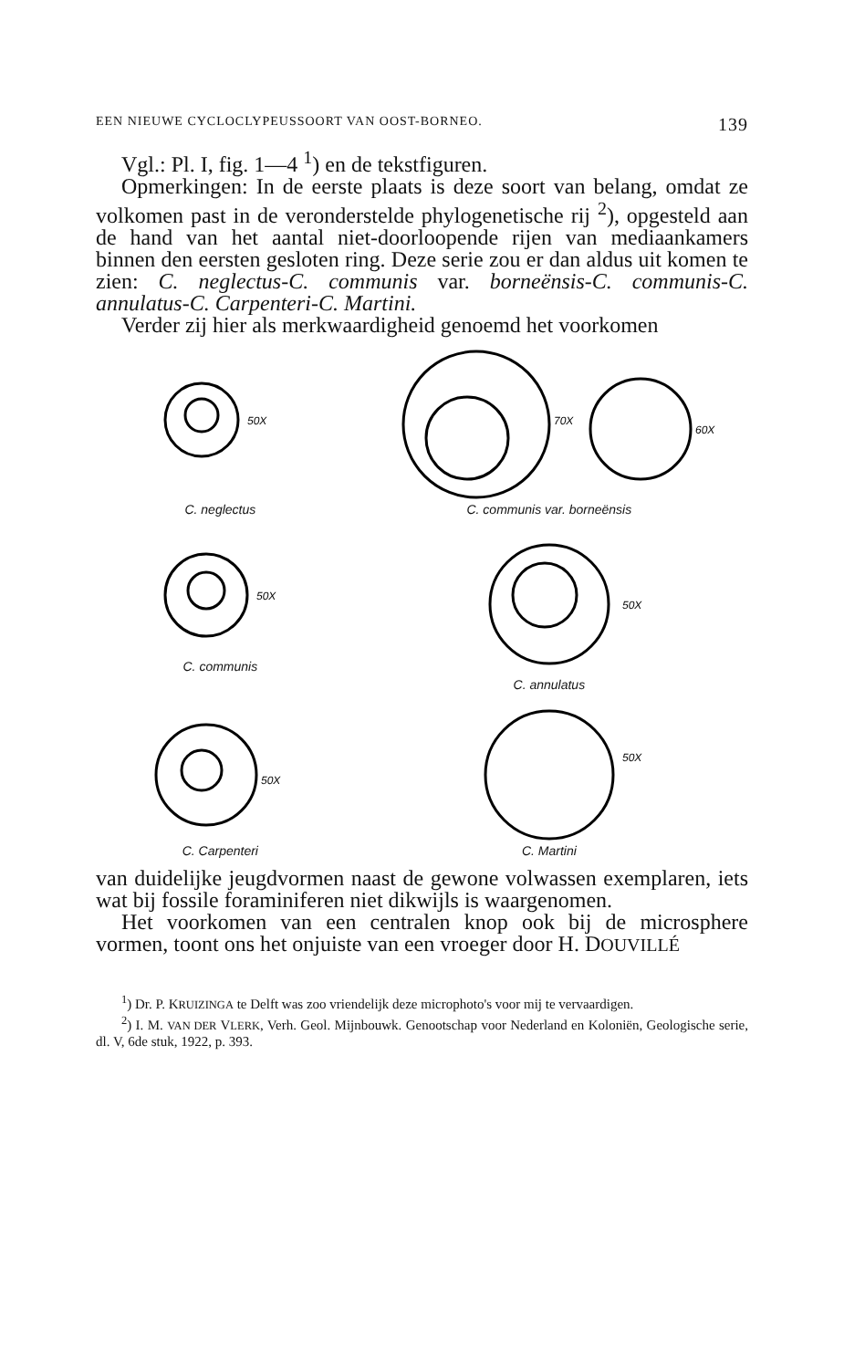EEN NIEUWE CYCLOCLYPEUSSOORT VAN OOST-BORNEO. 139
Vgl.: Pl. I, fig. 1—4 <sup>1</sup>) en de tekstfiguren.
Opmerkingen: In de eerste plaats is deze soort van belang, omdat ze volkomen past in de veronderstelde phylogenetische rij <sup>2</sup>), opgesteld aan de hand van het aantal niet-doorloopende rijen van mediaankamers binnen den eersten gesloten ring. Deze serie zou er dan aldus uit komen te zien: C. neglectus-C. communis var. borneënsis-C. communis-C. annulatus-C. Carpenteri-C. Martini.
Verder zij hier als merkwaardigheid genoemd het voorkomen
50X
C. neglectus
70X
60X
C. communis var. borneënsis
50X
C. communis
50X
C. annulatus
50X
C. Carpenteri
50X
C. Martini
van duidelijke jeugdvormen naast de gewone volwassen exemplaren, iets wat bij fossile foraminiferen niet dikwijls is waargenomen.
Het voorkomen van een centralen knop ook bij de microsphere vormen, toont ons het onjuiste van een vroeger door H. DOUVILLÉ
<sup>1</sup>) Dr. P. KRUIZINGA te Delft was zoo vriendelijk deze microphoto's voor mij te vervaardigen.
<sup>2</sup>) I. M. VAN DER VLERK, Verh. Geol. Mijnbouwk. Genootschap voor Nederland en Koloniën, Geologische serie, dl. V, 6de stuk, 1922, p. 393.